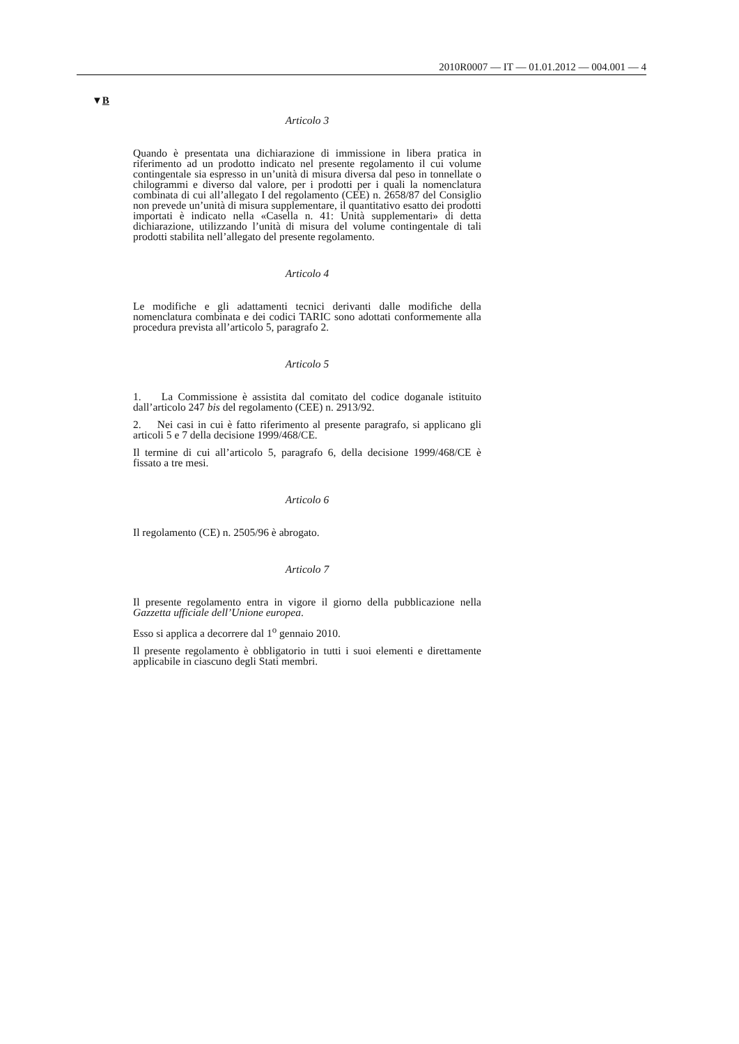2010R0007 — IT — 01.01.2012 — 004.001 — 4
▼B
Articolo 3
Quando è presentata una dichiarazione di immissione in libera pratica in riferimento ad un prodotto indicato nel presente regolamento il cui volume contingentale sia espresso in un’unità di misura diversa dal peso in tonnellate o chilogrammi e diverso dal valore, per i prodotti per i quali la nomenclatura combinata di cui all’allegato I del regolamento (CEE) n. 2658/87 del Consiglio non prevede un’unità di misura supplementare, il quantitativo esatto dei prodotti importati è indicato nella «Casella n. 41: Unità supplementari» di detta dichiarazione, utilizzando l’unità di misura del volume contingentale di tali prodotti stabilita nell’allegato del presente regolamento.
Articolo 4
Le modifiche e gli adattamenti tecnici derivanti dalle modifiche della nomenclatura combinata e dei codici TARIC sono adottati conformemente alla procedura prevista all’articolo 5, paragrafo 2.
Articolo 5
1. La Commissione è assistita dal comitato del codice doganale istituito dall’articolo 247 bis del regolamento (CEE) n. 2913/92.
2. Nei casi in cui è fatto riferimento al presente paragrafo, si applicano gli articoli 5 e 7 della decisione 1999/468/CE.
Il termine di cui all’articolo 5, paragrafo 6, della decisione 1999/468/CE è fissato a tre mesi.
Articolo 6
Il regolamento (CE) n. 2505/96 è abrogato.
Articolo 7
Il presente regolamento entra in vigore il giorno della pubblicazione nella Gazzetta ufficiale dell’Unione europea.
Esso si applica a decorrere dal 1<sup>o</sup> gennaio 2010.
Il presente regolamento è obbligatorio in tutti i suoi elementi e direttamente applicabile in ciascuno degli Stati membri.